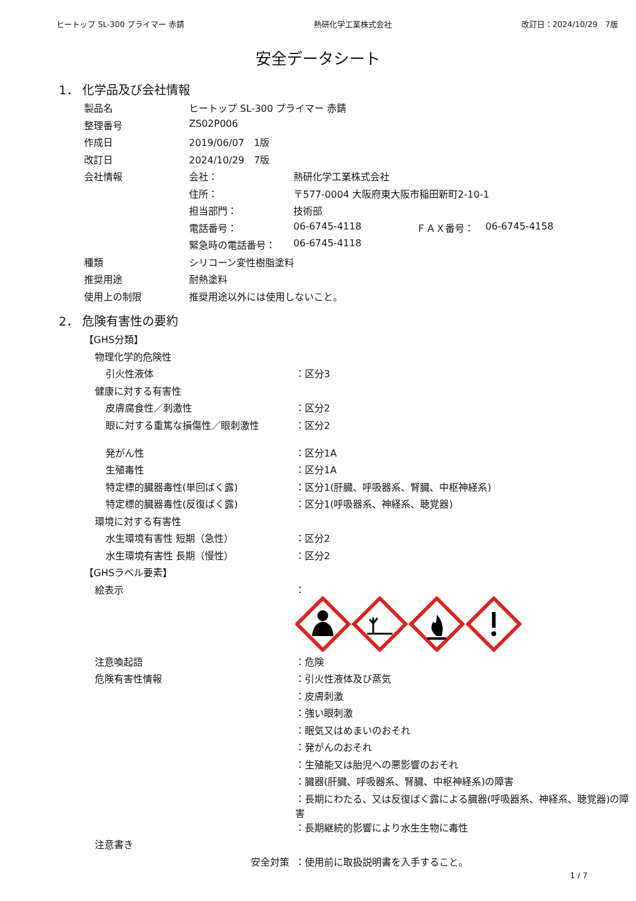ヒートップ SL-300 プライマー 赤錆 熱研化学工業株式会社 改訂日：2024/10/29　7版
安全データシート
1． 化学品及び会社情報
| 製品名 | ヒートップ SL-300 プライマー 赤錆 | | | |
| 整理番号 | ZS02P006 | | | |
| 作成日 | 2019/06/07 1版 | | | |
| 改訂日 | 2024/10/29 7版 | | | |
| 会社情報 | 会社： | 熱研化学工業株式会社 | | |
| | 住所： | 〒577-0004 大阪府東大阪市稲田新町2-10-1 | | |
| | 担当部門： | 技術部 | | |
| | 電話番号： | 06-6745-4118 | ＦＡＸ番号： | 06-6745-4158 |
| | 緊急時の電話番号： | 06-6745-4118 | | |
| 種類 | シリコーン変性樹脂塗料 | | | |
| 推奨用途 | 耐熱塗料 | | | |
| 使用上の制限 | 推奨用途以外には使用しないこと。 | | | |
2． 危険有害性の要約
| 【GHS分類】 | |
| 物理化学的危険性 | |
| 引火性液体 | ：区分3 |
| 健康に対する有害性 | |
| 皮膚腐食性／刺激性 | ：区分2 |
| 眼に対する重篤な損傷性／眼刺激性 | ：区分2 |
| 発がん性 | ：区分1A |
| 生殖毒性 | ：区分1A |
| 特定標的臓器毒性(単回ばく露) | ：区分1(肝臓、呼吸器系、腎臓、中枢神経系) |
| 特定標的臓器毒性(反復ばく露) | ：区分1(呼吸器系、神経系、聴覚器) |
| 環境に対する有害性 | |
| 水生環境有害性 短期（急性） | ：区分2 |
| 水生環境有害性 長期（慢性） | ：区分2 |
| 【GHSラベル要素】 | |
| 絵表示 | ： |
| 注意喚起語 | ：危険 |
| 危険有害性情報 | ：引火性液体及び蒸気 |
| | ：皮膚刺激 |
| | ：強い眼刺激 |
| | ：眠気又はめまいのおそれ |
| | ：発がんのおそれ |
| | ：生殖能又は胎児への悪影響のおそれ |
| | ：臓器(肝臓、呼吸器系、腎臓、中枢神経系)の障害 |
| | ：長期にわたる、又は反復ばく露による臓器(呼吸器系、神経系、聴覚器)の障害 |
| | ：長期継続的影響により水生生物に毒性 |
| 注意書き | |
| 安全対策 | ：使用前に取扱説明書を入手すること。 |
1 / 7